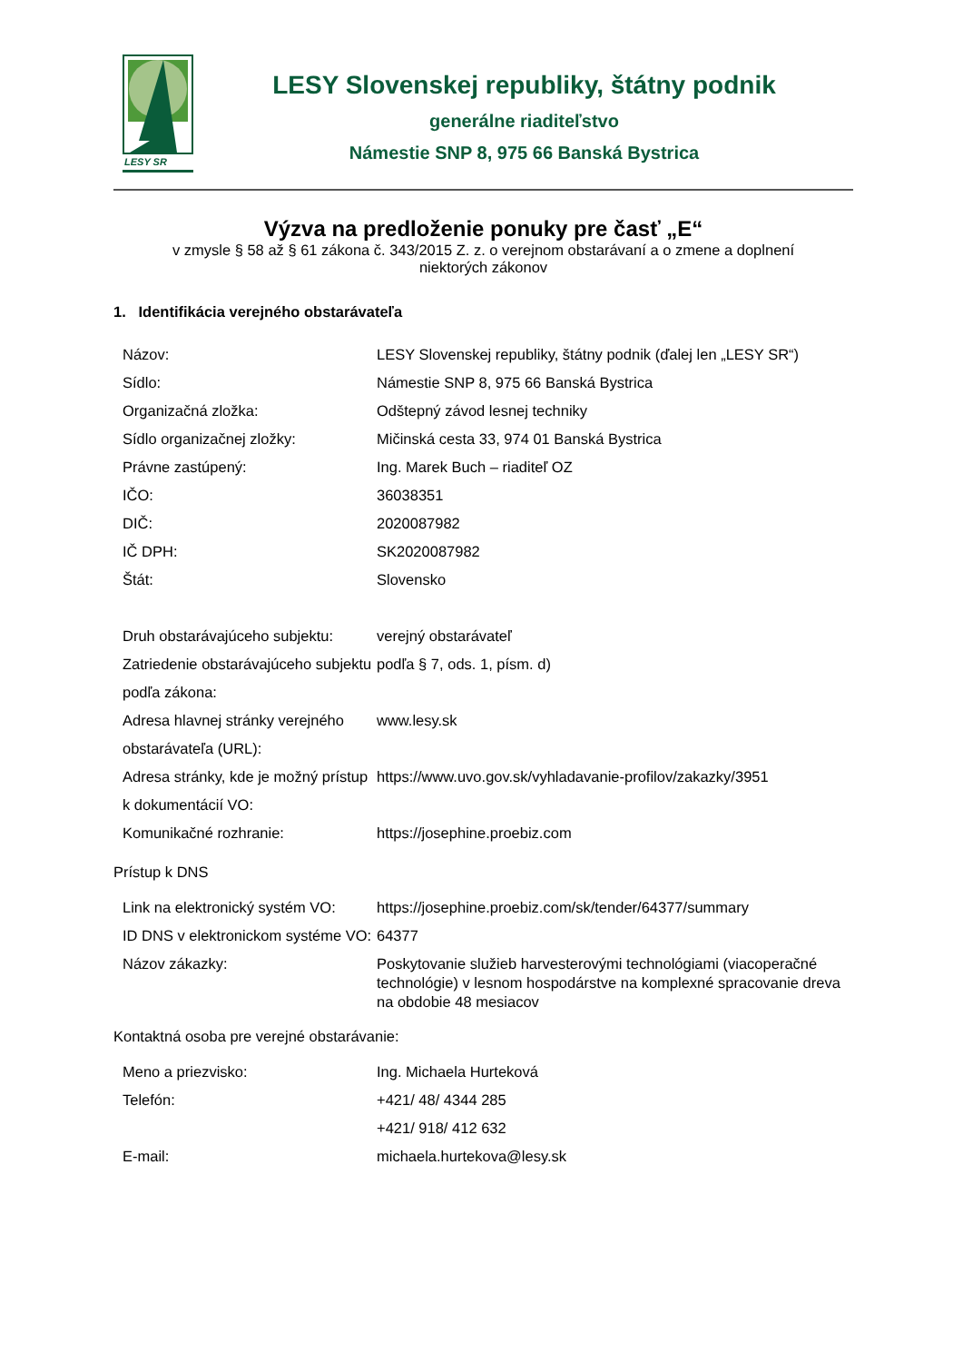LESY SR
LESY Slovenskej republiky, štátny podnik
generálne riaditeľstvo
Námestie SNP 8, 975 66 Banská Bystrica
Výzva na predloženie ponuky pre časť „E“
v zmysle § 58 až § 61 zákona č. 343/2015 Z. z. o verejnom obstarávaní a o zmene a doplnení niektorých zákonov
1. Identifikácia verejného obstarávateľa
| Názov: | LESY Slovenskej republiky, štátny podnik (ďalej len „LESY SR“) |
| Sídlo: | Námestie SNP 8, 975 66 Banská Bystrica |
| Organizačná zložka: | Odštepný závod lesnej techniky |
| Sídlo organizačnej zložky: | Mičinská cesta 33, 974 01 Banská Bystrica |
| Právne zastúpený: | Ing. Marek Buch – riaditeľ OZ |
| IČO: | 36038351 |
| DIČ: | 2020087982 |
| IČ DPH: | SK2020087982 |
| Štát: | Slovensko |
| Druh obstarávajúceho subjektu: | verejný obstarávateľ |
| Zatriedenie obstarávajúceho subjektu podľa zákona: | podľa § 7, ods. 1, písm. d) |
| Adresa hlavnej stránky verejného obstarávateľa (URL): | www.lesy.sk |
| Adresa stránky, kde je možný prístup k dokumentácií VO: | https://www.uvo.gov.sk/vyhladavanie-profilov/zakazky/3951 |
| Komunikačné rozhranie: | https://josephine.proebiz.com |
Prístup k DNS
| Link na elektronický systém VO: | https://josephine.proebiz.com/sk/tender/64377/summary |
| ID DNS v elektronickom systéme VO: | 64377 |
| Názov zákazky: | Poskytovanie služieb harvesterovými technológiami (viacoperačné technológie) v lesnom hospodárstve na komplexné spracovanie dreva na obdobie 48 mesiacov |
Kontaktná osoba pre verejné obstarávanie:
| Meno a priezvisko: | Ing. Michaela Hurteková |
| Telefón: | +421/ 48/ 4344 285 +421/ 918/ 412 632 |
| E-mail: | michaela.hurtekova@lesy.sk |